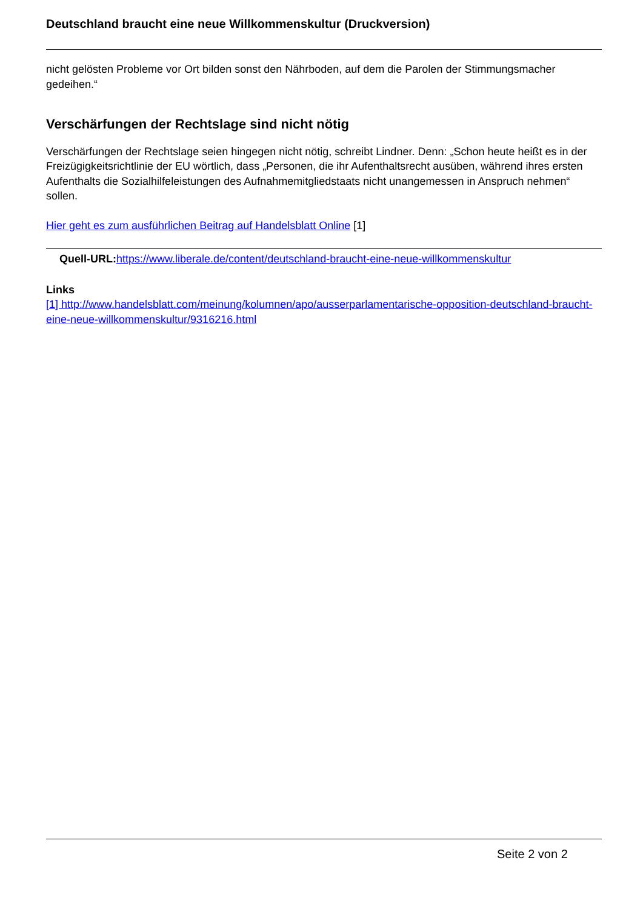Deutschland braucht eine neue Willkommenskultur (Druckversion)
nicht gelösten Probleme vor Ort bilden sonst den Nährboden, auf dem die Parolen der Stimmungsmacher gedeihen.“
Verschärfungen der Rechtslage sind nicht nötig
Verschärfungen der Rechtslage seien hingegen nicht nötig, schreibt Lindner. Denn: „Schon heute heißt es in der Freizügigkeitsrichtlinie der EU wörtlich, dass „Personen, die ihr Aufenthaltsrecht ausüben, während ihres ersten Aufenthalts die Sozialhilfeleistungen des Aufnahmemitgliedstaats nicht unangemessen in Anspruch nehmen“ sollen.
Hier geht es zum ausführlichen Beitrag auf Handelsblatt Online [1]
Quell-URL: https://www.liberale.de/content/deutschland-braucht-eine-neue-willkommenskultur
Links
[1] http://www.handelsblatt.com/meinung/kolumnen/apo/ausserparlamentarische-opposition-deutschland-braucht-eine-neue-willkommenskultur/9316216.html
Seite 2 von 2